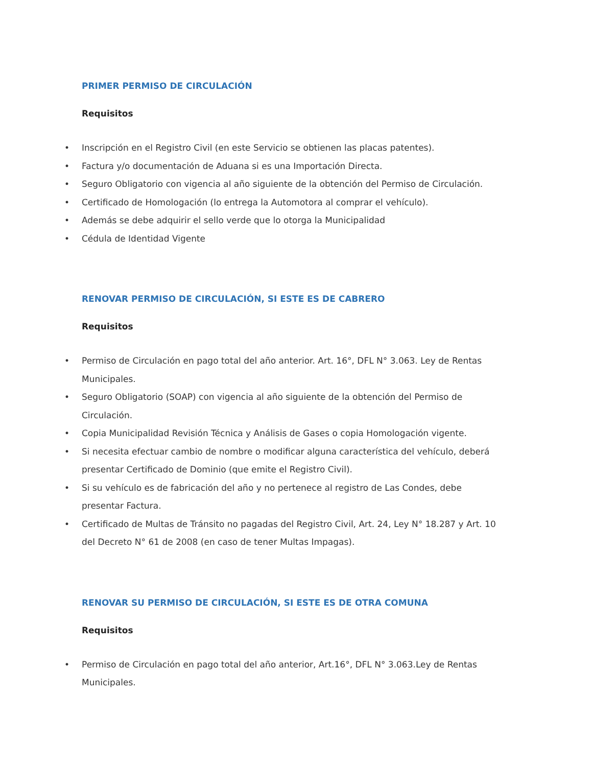PRIMER PERMISO DE CIRCULACIÓN
Requisitos
• Inscripción en el Registro Civil (en este Servicio se obtienen las placas patentes).
• Factura y/o documentación de Aduana si es una Importación Directa.
• Seguro Obligatorio con vigencia al año siguiente de la obtención del Permiso de Circulación.
• Certificado de Homologación (lo entrega la Automotora al comprar el vehículo).
• Además se debe adquirir el sello verde que lo otorga la Municipalidad
• Cédula de Identidad Vigente
RENOVAR PERMISO DE CIRCULACIÓN, SI ESTE ES DE CABRERO
Requisitos
• Permiso de Circulación en pago total del año anterior. Art. 16°, DFL N° 3.063. Ley de Rentas Municipales.
• Seguro Obligatorio (SOAP) con vigencia al año siguiente de la obtención del Permiso de Circulación.
• Copia Municipalidad Revisión Técnica y Análisis de Gases o copia Homologación vigente.
• Si necesita efectuar cambio de nombre o modificar alguna característica del vehículo, deberá presentar Certificado de Dominio (que emite el Registro Civil).
• Si su vehículo es de fabricación del año y no pertenece al registro de Las Condes, debe presentar Factura.
• Certificado de Multas de Tránsito no pagadas del Registro Civil, Art. 24, Ley N° 18.287 y Art. 10 del Decreto N° 61 de 2008 (en caso de tener Multas Impagas).
RENOVAR SU PERMISO DE CIRCULACIÓN, SI ESTE ES DE OTRA COMUNA
Requisitos
• Permiso de Circulación en pago total del año anterior, Art.16°, DFL N° 3.063.Ley de Rentas Municipales.